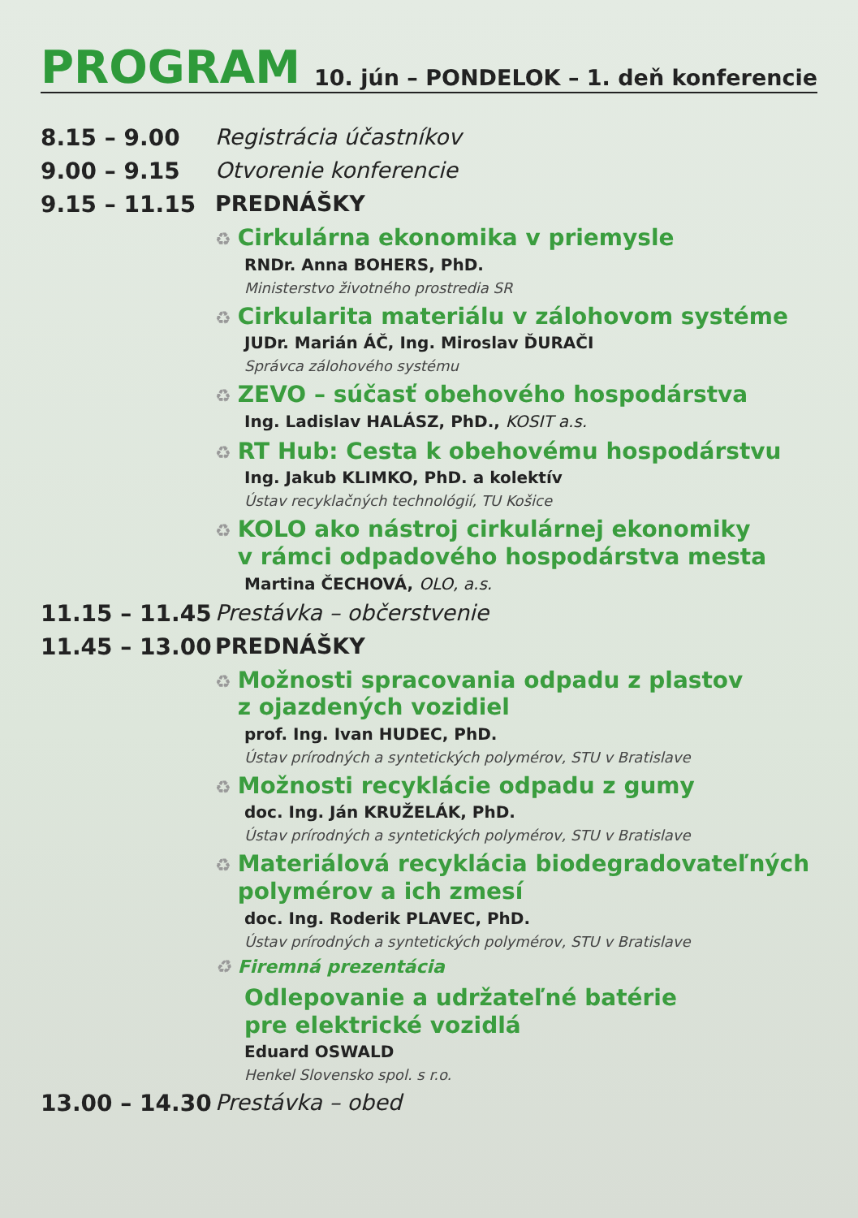PROGRAM
10. jún – PONDELOK – 1. deň konferencie
8.15 – 9.00 Registrácia účastníkov
9.00 – 9.15 Otvorenie konferencie
9.15 – 11.15 PREDNÁŠKY
♻ Cirkulárna ekonomika v priemysle
RNDr. Anna BOHERS, PhD.
Ministerstvo životného prostredia SR
♻ Cirkularita materiálu v zálohovom systéme
JUDr. Marián ÁČ, Ing. Miroslav ĎURAČI
Správca zálohového systému
♻ ZEVO – súčasť obehového hospodárstva
Ing. Ladislav HALÁSZ, PhD., KOSIT a.s.
♻ RT Hub: Cesta k obehovému hospodárstvu
Ing. Jakub KLIMKO, PhD. a kolektív
Ústav recyklačných technológií, TU Košice
♻ KOLO ako nástroj cirkulárnej ekonomiky
♻ v rámci odpadového hospodárstva mesta
Martina ČECHOVÁ, OLO, a.s.
11.15 – 11.45
Prestávka – občerstvenie
11.45 – 13.00
PREDNÁŠKY
♻ Možnosti spracovania odpadu z plastov
♻ z ojazdených vozidiel
prof. Ing. Ivan HUDEC, PhD.
Ústav prírodných a syntetických polymérov, STU v Bratislave
♻ Možnosti recyklácie odpadu z gumy
doc. Ing. Ján KRUŽELÁK, PhD.
Ústav prírodných a syntetických polymérov, STU v Bratislave
♻ Materiálová recyklácia biodegradovateľných
♻ polymérov a ich zmesí
doc. Ing. Roderik PLAVEC, PhD.
Ústav prírodných a syntetických polymérov, STU v Bratislave
♻ Firemná prezentácia
Odlepovanie a udržateľné batérie
pre elektrické vozidlá
Eduard OSWALD
Henkel Slovensko spol. s r.o.
13.00 – 14.30
Prestávka – obed